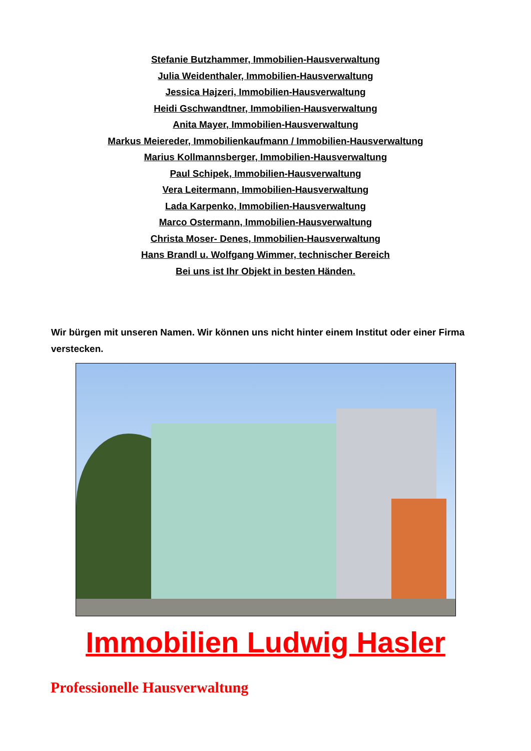Stefanie Butzhammer, Immobilien-Hausverwaltung
Julia Weidenthaler, Immobilien-Hausverwaltung
Jessica Hajzeri, Immobilien-Hausverwaltung
Heidi Gschwandtner, Immobilien-Hausverwaltung
Anita Mayer, Immobilien-Hausverwaltung
Markus Meiereder, Immobilienkaufmann / Immobilien-Hausverwaltung
Marius Kollmannsberger, Immobilien-Hausverwaltung
Paul Schipek, Immobilien-Hausverwaltung
Vera Leitermann, Immobilien-Hausverwaltung
Lada Karpenko, Immobilien-Hausverwaltung
Marco Ostermann, Immobilien-Hausverwaltung
Christa Moser- Denes, Immobilien-Hausverwaltung
Hans Brandl u. Wolfgang Wimmer, technischer Bereich
Bei uns ist Ihr Objekt in besten Händen.
Wir bürgen mit unseren Namen. Wir können uns nicht hinter einem Institut oder einer Firma verstecken.
Immobilien Ludwig Hasler
Professionelle Hausverwaltung